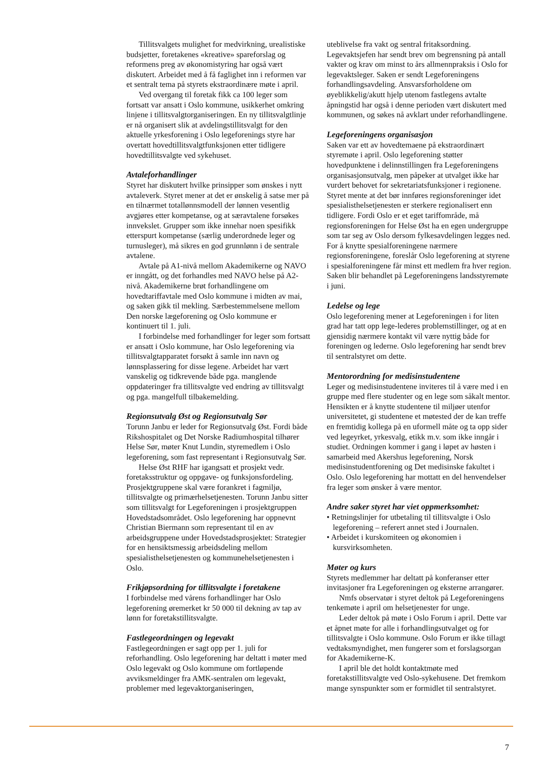Tillitsvalgets mulighet for medvirkning, urealistiske budsjetter, foretakenes «kreative» spareforslag og reformens preg av økonomistyring har også vært diskutert. Arbeidet med å få faglighet inn i reformen var et sentralt tema på styrets ekstraordinære møte i april.
Ved overgang til foretak fikk ca 100 leger som fortsatt var ansatt i Oslo kommune, usikkerhet omkring linjene i tillitsvalgtorganiseringen. En ny tillitsvalgtlinje er nå organisert slik at avdelingstillitsvalgt for den aktuelle yrkesforening i Oslo legeforenings styre har overtatt hovedtillitsvalgtfunksjonen etter tidligere hovedtillitsvalgte ved sykehuset.
Avtaleforhandlinger
Styret har diskutert hvilke prinsipper som ønskes i nytt avtaleverk. Styret mener at det er ønskelig å satse mer på en tilnærmet totallønnsmodell der lønnen vesentlig avgjøres etter kompetanse, og at særavtalene forsøkes innvekslet. Grupper som ikke innehar noen spesifikk etterspurt kompetanse (særlig underordnede leger og turnusleger), må sikres en god grunnlønn i de sentrale avtalene.
Avtale på A1-nivå mellom Akademikerne og NAVO er inngått, og det forhandles med NAVO helse på A2-nivå. Akademikerne brøt forhandlingene om hovedtariffavtale med Oslo kommune i midten av mai, og saken gikk til mekling. Særbestemmelsene mellom Den norske lægeforening og Oslo kommune er kontinuert til 1. juli.
I forbindelse med forhandlinger for leger som fortsatt er ansatt i Oslo kommune, har Oslo legeforening via tillitsvalgtapparatet forsøkt å samle inn navn og lønnsplassering for disse legene. Arbeidet har vært vanskelig og tidkrevende både pga. manglende oppdateringer fra tillitsvalgte ved endring av tillitsvalgt og pga. mangelfull tilbakemelding.
Regionsutvalg Øst og Regionsutvalg Sør
Torunn Janbu er leder for Regionsutvalg Øst. Fordi både Rikshospitalet og Det Norske Radiumhospital tilhører Helse Sør, møter Knut Lundin, styremedlem i Oslo legeforening, som fast representant i Regionsutvalg Sør.
Helse Øst RHF har igangsatt et prosjekt vedr. foretaksstruktur og oppgave- og funksjonsfordeling. Prosjektgruppene skal være forankret i fagmiljø, tillitsvalgte og primærhelsetjenesten. Torunn Janbu sitter som tillitsvalgt for Legeforeningen i prosjektgruppen Hovedstadsområdet. Oslo legeforening har oppnevnt Christian Biermann som representant til en av arbeidsgruppene under Hovedstadsprosjektet: Strategier for en hensiktsmessig arbeidsdeling mellom spesialisthelsetjenesten og kommunehelsetjenesten i Oslo.
Frikjøpsordning for tillitsvalgte i foretakene
I forbindelse med vårens forhandlinger har Oslo legeforening øremerket kr 50 000 til dekning av tap av lønn for foretakstillitsvalgte.
Fastlegeordningen og legevakt
Fastlegeordningen er sagt opp per 1. juli for reforhandling. Oslo legeforening har deltatt i møter med Oslo legevakt og Oslo kommune om fortløpende avviksmeldinger fra AMK-sentralen om legevakt, problemer med legevaktorganiseringen,
uteblivelse fra vakt og sentral fritaksordning. Legevaktsjefen har sendt brev om begrensning på antall vakter og krav om minst to års allmennpraksis i Oslo for legevaktsleger. Saken er sendt Legeforeningens forhandlingsavdeling. Ansvarsforholdene om øyeblikkelig/akutt hjelp utenom fastlegens avtalte åpningstid har også i denne perioden vært diskutert med kommunen, og søkes nå avklart under reforhandlingene.
Legeforeningens organisasjon
Saken var ett av hovedtemaene på ekstraordinært styremøte i april. Oslo legeforening støtter hovedpunktene i delinnstillingen fra Legeforeningens organisasjonsutvalg, men påpeker at utvalget ikke har vurdert behovet for sekretariatsfunksjoner i regionene. Styret mente at det bør innføres regionsforeninger idet spesialisthelsetjenesten er sterkere regionalisert enn tidligere. Fordi Oslo er et eget tariffområde, må regionsforeningen for Helse Øst ha en egen undergruppe som tar seg av Oslo dersom fylkesavdelingen legges ned. For å knytte spesialforeningene nærmere regionsforeningene, foreslår Oslo legeforening at styrene i spesialforeningene får minst ett medlem fra hver region. Saken blir behandlet på Legeforeningens landsstyremøte i juni.
Ledelse og lege
Oslo legeforening mener at Legeforeningen i for liten grad har tatt opp lege-lederes problemstillinger, og at en gjensidig nærmere kontakt vil være nyttig både for foreningen og lederne. Oslo legeforening har sendt brev til sentralstyret om dette.
Mentorordning for medisinstudentene
Leger og medisinstudentene inviteres til å være med i en gruppe med flere studenter og en lege som såkalt mentor. Hensikten er å knytte studentene til miljøer utenfor universitetet, gi studentene et møtested der de kan treffe en fremtidig kollega på en uformell måte og ta opp sider ved legeyrket, yrkesvalg, etikk m.v. som ikke inngår i studiet. Ordningen kommer i gang i løpet av høsten i samarbeid med Akershus legeforening, Norsk medisinstudentforening og Det medisinske fakultet i Oslo. Oslo legeforening har mottatt en del henvendelser fra leger som ønsker å være mentor.
Andre saker styret har viet oppmerksomhet:
• Retningslinjer for utbetaling til tillitsvalgte i Oslo legeforening – referert annet sted i Journalen.
• Arbeidet i kurskomiteen og økonomien i kursvirksomheten.
Møter og kurs
Styrets medlemmer har deltatt på konferanser etter invitasjoner fra Legeforeningen og eksterne arrangører.
Nmfs observatør i styret deltok på Legeforeningens tenkemøte i april om helsetjenester for unge.
Leder deltok på møte i Oslo Forum i april. Dette var et åpnet møte for alle i forhandlingsutvalget og for tillitsvalgte i Oslo kommune. Oslo Forum er ikke tillagt vedtaksmyndighet, men fungerer som et forslagsorgan for Akademikerne-K.
I april ble det holdt kontaktmøte med foretakstillitsvalgte ved Oslo-sykehusene. Det fremkom mange synspunkter som er formidlet til sentralstyret.
7